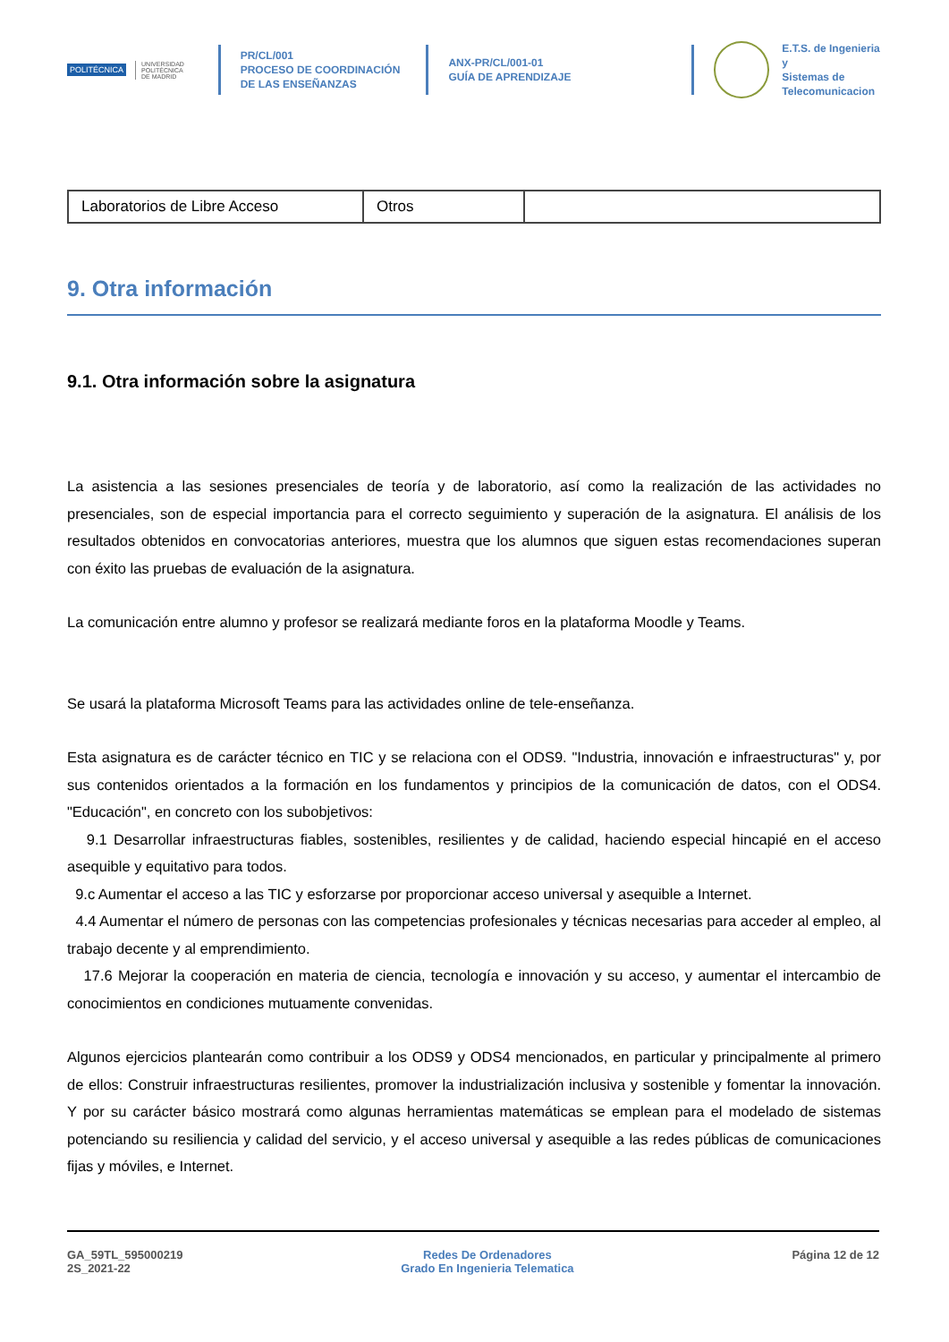POLITÉCNICA
UNIVERSIDAD
POLITÉCNICA
DE MADRID
PR/CL/001
PROCESO DE COORDINACIÓN DE LAS ENSEÑANZAS
ANX-PR/CL/001-01
GUÍA DE APRENDIZAJE
E.T.S. de Ingenieria y
Sistemas de
Telecomunicacion
| Laboratorios de Libre Acceso | Otros | |
9. Otra información
9.1. Otra información sobre la asignatura
La asistencia a las sesiones presenciales de teoría y de laboratorio, así como la realización de las actividades no presenciales, son de especial importancia para el correcto seguimiento y superación de la asignatura. El análisis de los resultados obtenidos en convocatorias anteriores, muestra que los alumnos que siguen estas recomendaciones superan con éxito las pruebas de evaluación de la asignatura.
La comunicación entre alumno y profesor se realizará mediante foros en la plataforma Moodle y Teams.
Se usará la plataforma Microsoft Teams para las actividades online de tele-enseñanza.
Esta asignatura es de carácter técnico en TIC y se relaciona con el ODS9. "Industria, innovación e infraestructuras" y, por sus contenidos orientados a la formación en los fundamentos y principios de la comunicación de datos, con el ODS4. "Educación", en concreto con los subobjetivos:
9.1 Desarrollar infraestructuras fiables, sostenibles, resilientes y de calidad, haciendo especial hincapié en el acceso asequible y equitativo para todos.
9.c Aumentar el acceso a las TIC y esforzarse por proporcionar acceso universal y asequible a Internet.
4.4 Aumentar el número de personas con las competencias profesionales y técnicas necesarias para acceder al empleo, al trabajo decente y al emprendimiento.
17.6 Mejorar la cooperación en materia de ciencia, tecnología e innovación y su acceso, y aumentar el intercambio de conocimientos en condiciones mutuamente convenidas.
Algunos ejercicios plantearán como contribuir a los ODS9 y ODS4 mencionados, en particular y principalmente al primero de ellos: Construir infraestructuras resilientes, promover la industrialización inclusiva y sostenible y fomentar la innovación. Y por su carácter básico mostrará como algunas herramientas matemáticas se emplean para el modelado de sistemas potenciando su resiliencia y calidad del servicio, y el acceso universal y asequible a las redes públicas de comunicaciones fijas y móviles, e Internet.
GA_59TL_595000219
2S_2021-22
Redes De Ordenadores
Grado En Ingenieria Telematica
Página 12 de 12